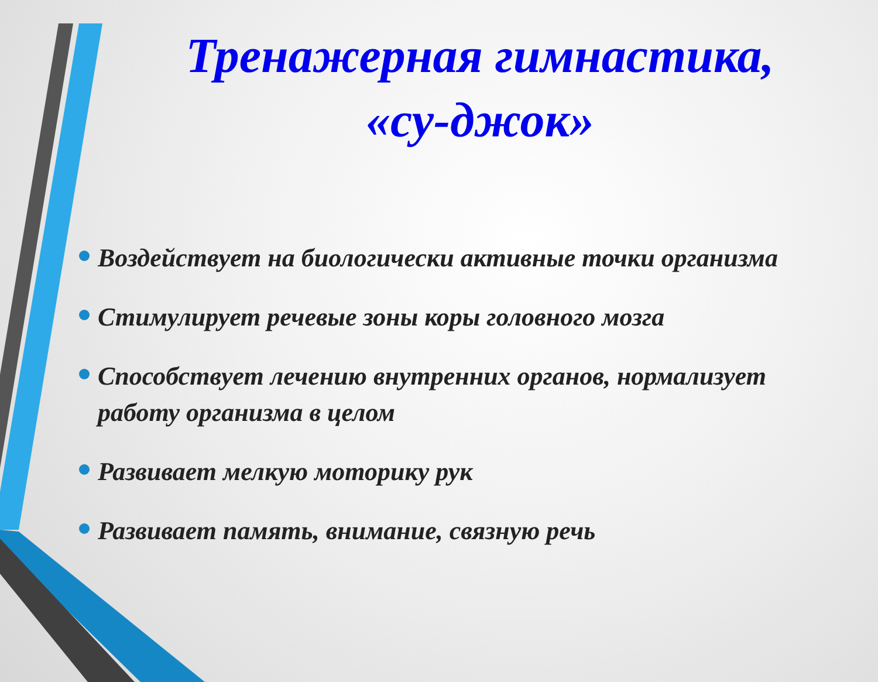Тренажерная гимнастика,
«су-джок»
Воздействует на биологически активные точки организма
Стимулирует речевые зоны коры головного мозга
Способствует лечению внутренних органов, нормализует работу организма в целом
Развивает мелкую моторику рук
Развивает память, внимание, связную речь